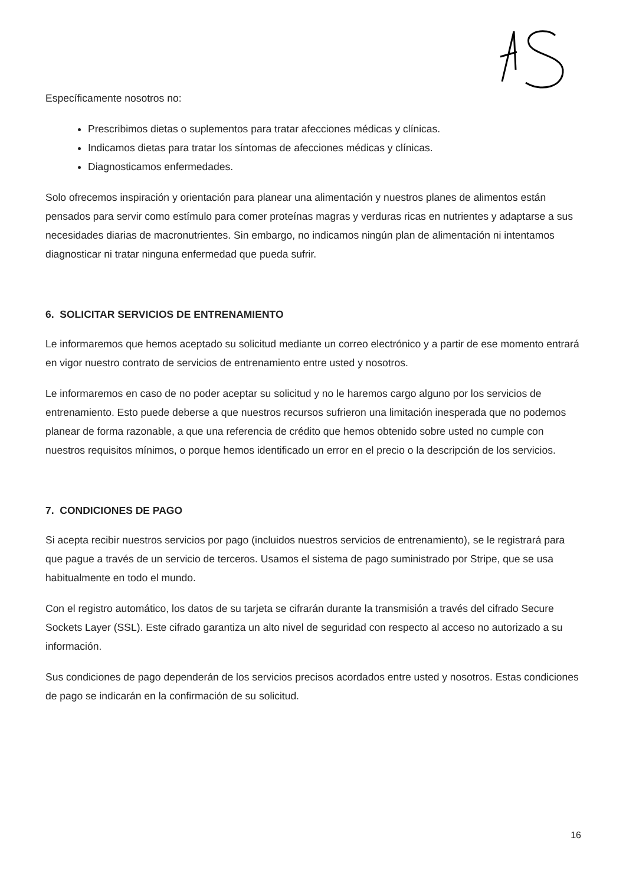Específicamente nosotros no:
Prescribimos dietas o suplementos para tratar afecciones médicas y clínicas.
Indicamos dietas para tratar los síntomas de afecciones médicas y clínicas.
Diagnosticamos enfermedades.
Solo ofrecemos inspiración y orientación para planear una alimentación y nuestros planes de alimentos están pensados para servir como estímulo para comer proteínas magras y verduras ricas en nutrientes y adaptarse a sus necesidades diarias de macronutrientes. Sin embargo, no indicamos ningún plan de alimentación ni intentamos diagnosticar ni tratar ninguna enfermedad que pueda sufrir.
6. SOLICITAR SERVICIOS DE ENTRENAMIENTO
Le informaremos que hemos aceptado su solicitud mediante un correo electrónico y a partir de ese momento entrará en vigor nuestro contrato de servicios de entrenamiento entre usted y nosotros.
Le informaremos en caso de no poder aceptar su solicitud y no le haremos cargo alguno por los servicios de entrenamiento. Esto puede deberse a que nuestros recursos sufrieron una limitación inesperada que no podemos planear de forma razonable, a que una referencia de crédito que hemos obtenido sobre usted no cumple con nuestros requisitos mínimos, o porque hemos identificado un error en el precio o la descripción de los servicios.
7. CONDICIONES DE PAGO
Si acepta recibir nuestros servicios por pago (incluidos nuestros servicios de entrenamiento), se le registrará para que pague a través de un servicio de terceros. Usamos el sistema de pago suministrado por Stripe, que se usa habitualmente en todo el mundo.
Con el registro automático, los datos de su tarjeta se cifrarán durante la transmisión a través del cifrado Secure Sockets Layer (SSL). Este cifrado garantiza un alto nivel de seguridad con respecto al acceso no autorizado a su información.
Sus condiciones de pago dependerán de los servicios precisos acordados entre usted y nosotros. Estas condiciones de pago se indicarán en la confirmación de su solicitud.
16